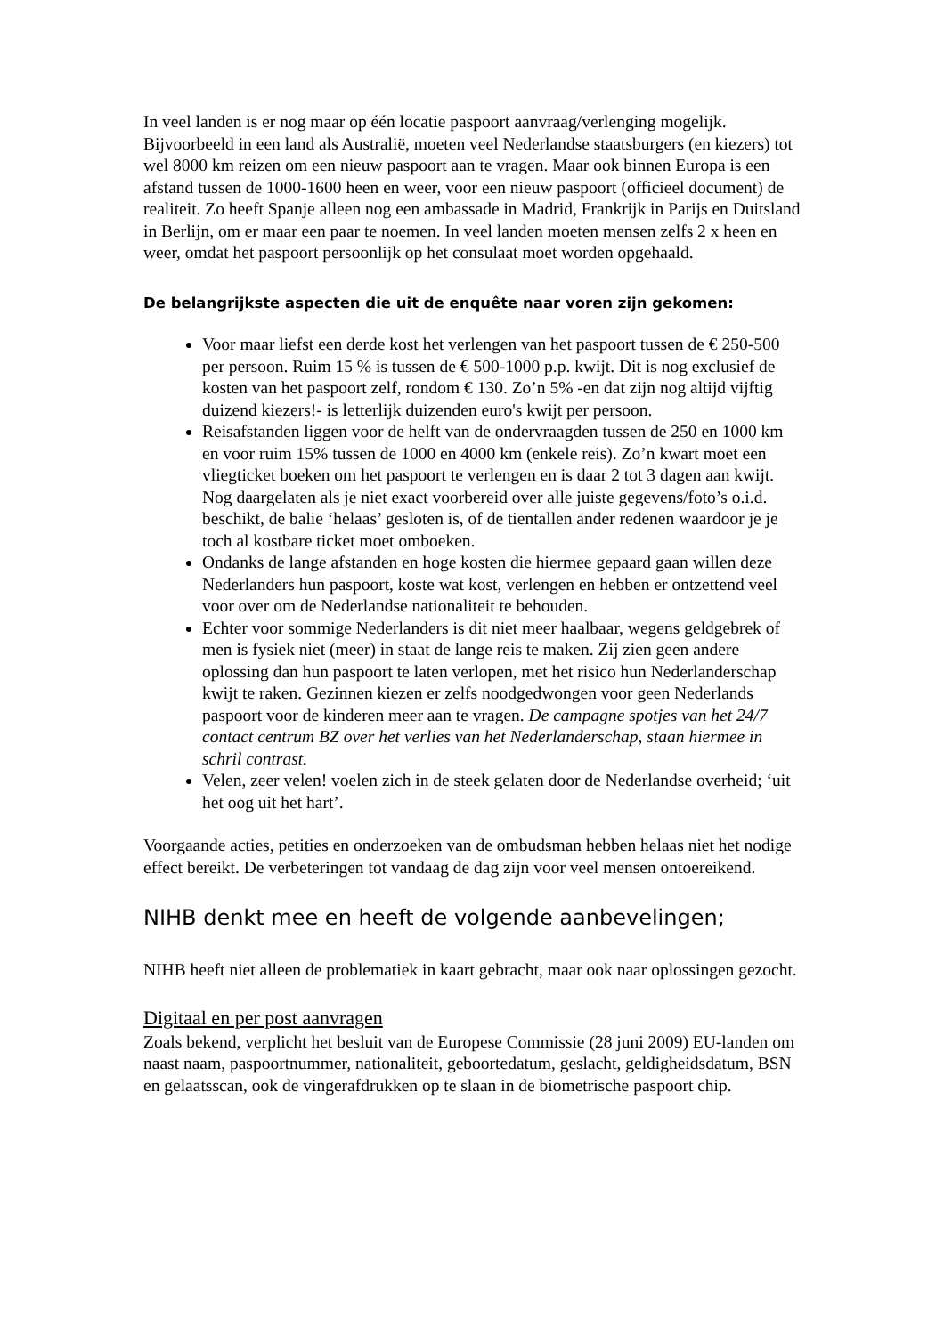In veel landen is er nog maar op één locatie paspoort aanvraag/verlenging mogelijk. Bijvoorbeeld in een land als Australië, moeten veel Nederlandse staatsburgers (en kiezers) tot wel 8000 km reizen om een nieuw paspoort aan te vragen. Maar ook binnen Europa is een afstand tussen de 1000-1600 heen en weer, voor een nieuw paspoort (officieel document) de realiteit. Zo heeft Spanje alleen nog een ambassade in Madrid, Frankrijk in Parijs en Duitsland in Berlijn, om er maar een paar te noemen. In veel landen moeten mensen zelfs 2 x heen en weer, omdat het paspoort persoonlijk op het consulaat moet worden opgehaald.
De belangrijkste aspecten die uit de enquête naar voren zijn gekomen:
Voor maar liefst een derde kost het verlengen van het paspoort tussen de € 250-500 per persoon. Ruim 15 % is tussen de € 500-1000 p.p. kwijt. Dit is nog exclusief de kosten van het paspoort zelf, rondom € 130. Zo’n 5% -en dat zijn nog altijd vijftig duizend kiezers!- is letterlijk duizenden euro's kwijt per persoon.
Reisafstanden liggen voor de helft van de ondervraagden tussen de 250 en 1000 km en voor ruim 15% tussen de 1000 en 4000 km (enkele reis). Zo’n kwart moet een vliegticket boeken om het paspoort te verlengen en is daar 2 tot 3 dagen aan kwijt. Nog daargelaten als je niet exact voorbereid over alle juiste gegevens/foto’s o.i.d. beschikt, de balie ‘helaas’ gesloten is, of de tientallen ander redenen waardoor je je toch al kostbare ticket moet omboeken.
Ondanks de lange afstanden en hoge kosten die hiermee gepaard gaan willen deze Nederlanders hun paspoort, koste wat kost, verlengen en hebben er ontzettend veel voor over om de Nederlandse nationaliteit te behouden.
Echter voor sommige Nederlanders is dit niet meer haalbaar, wegens geldgebrek of men is fysiek niet (meer) in staat de lange reis te maken. Zij zien geen andere oplossing dan hun paspoort te laten verlopen, met het risico hun Nederlanderschap kwijt te raken. Gezinnen kiezen er zelfs noodgedwongen voor geen Nederlands paspoort voor de kinderen meer aan te vragen. De campagne spotjes van het 24/7 contact centrum BZ over het verlies van het Nederlanderschap, staan hiermee in schril contrast.
Velen, zeer velen! voelen zich in de steek gelaten door de Nederlandse overheid; ‘uit het oog uit het hart’.
Voorgaande acties, petities en onderzoeken van de ombudsman hebben helaas niet het nodige effect bereikt. De verbeteringen tot vandaag de dag zijn voor veel mensen ontoereikend.
NIHB denkt mee en heeft de volgende aanbevelingen;
NIHB heeft niet alleen de problematiek in kaart gebracht, maar ook naar oplossingen gezocht.
Digitaal en per post aanvragen
Zoals bekend, verplicht het besluit van de Europese Commissie (28 juni 2009) EU-landen om naast naam, paspoortnummer, nationaliteit, geboortedatum, geslacht, geldigheidsdatum, BSN en gelaatsscan, ook de vingerafdrukken op te slaan in de biometrische paspoort chip.